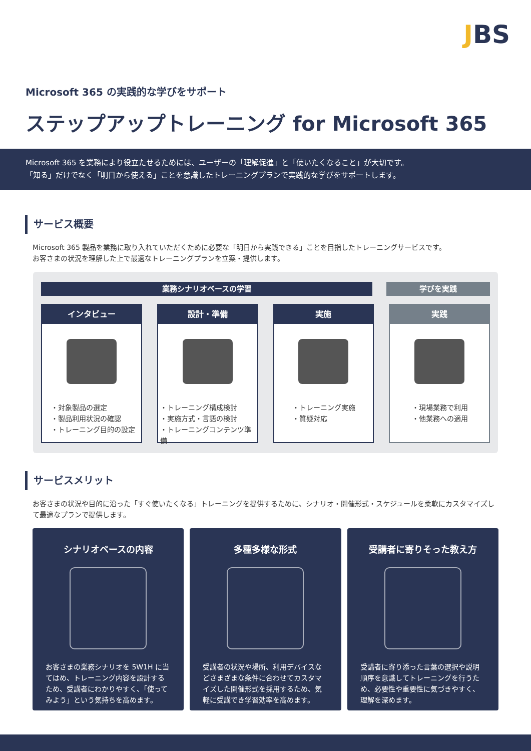JBS
Microsoft 365 の実践的な学びをサポート
ステップアップトレーニング for Microsoft 365
Microsoft 365 を業務により役立たせるためには、ユーザーの「理解促進」と「使いたくなること」が大切です。
「知る」だけでなく「明日から使える」ことを意識したトレーニングプランで実践的な学びをサポートします。
サービス概要
Microsoft 365 製品を業務に取り入れていただくために必要な「明日から実践できる」ことを目指したトレーニングサービスです。
お客さまの状況を理解した上で最適なトレーニングプランを立案・提供します。
業務シナリオベースの学習 学びを実践
インタビュー
・対象製品の選定
・製品利用状況の確認
・トレーニング目的の設定
設計・準備
・トレーニング構成検討
・実施方式・言語の検討
・トレーニングコンテンツ準備
実施
・トレーニング実施
・質疑対応
実践
・現場業務で利用
・他業務への適用
サービスメリット
お客さまの状況や目的に沿った「すぐ使いたくなる」トレーニングを提供するために、シナリオ・開催形式・スケジュールを柔軟にカスタマイズして最適なプランで提供します。
シナリオベースの内容
お客さまの業務シナリオを 5W1H に当てはめ、トレーニング内容を設計するため、受講者にわかりやすく、「使ってみよう」という気持ちを高めます。
多種多様な形式
受講者の状況や場所、利用デバイスなどさまざまな条件に合わせてカスタマイズした開催形式を採用するため、気軽に受講でき学習効率を高めます。
受講者に寄りそった教え方
受講者に寄り添った言葉の選択や説明順序を意識してトレーニングを行うため、必要性や重要性に気づきやすく、理解を深めます。